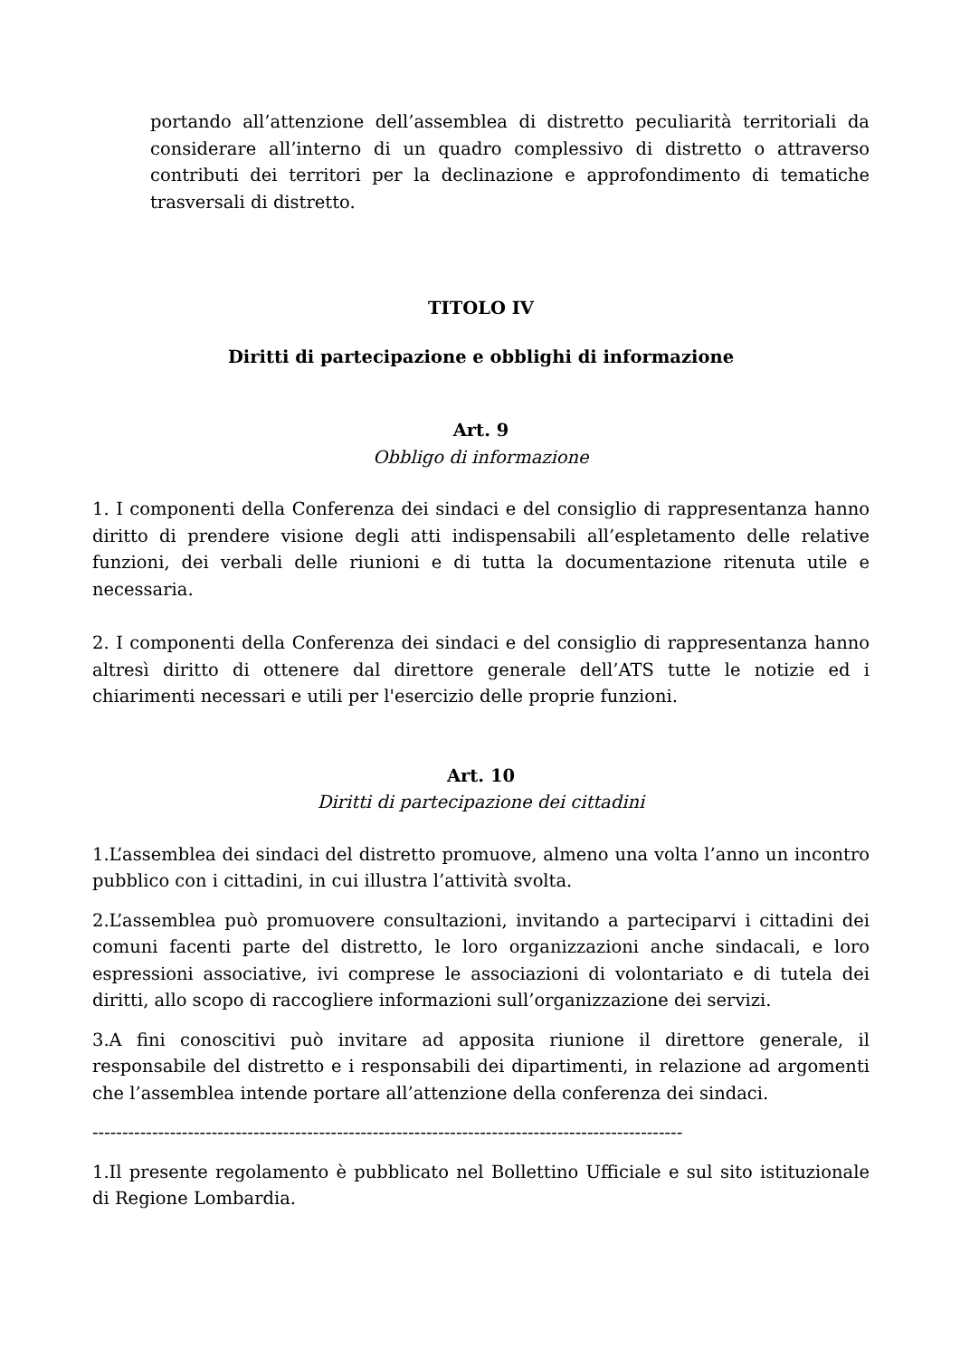portando all’attenzione dell’assemblea di distretto peculiarità territoriali da considerare all’interno di un quadro complessivo di distretto o attraverso contributi dei territori per la declinazione e approfondimento di tematiche trasversali di distretto.
TITOLO IV
Diritti di partecipazione e obblighi di informazione
Art. 9
Obbligo di informazione
1. I componenti della Conferenza dei sindaci e del consiglio di rappresentanza hanno diritto di prendere visione degli atti indispensabili all’espletamento delle relative funzioni, dei verbali delle riunioni e di tutta la documentazione ritenuta utile e necessaria.
2. I componenti della Conferenza dei sindaci e del consiglio di rappresentanza hanno altresì diritto di ottenere dal direttore generale dell’ATS tutte le notizie ed i chiarimenti necessari e utili per l'esercizio delle proprie funzioni.
Art. 10
Diritti di partecipazione dei cittadini
1.L’assemblea dei sindaci del distretto promuove, almeno una volta l’anno un incontro pubblico con i cittadini, in cui illustra l’attività svolta.
2.L’assemblea può promuovere consultazioni, invitando a parteciparvi i cittadini dei comuni facenti parte del distretto, le loro organizzazioni anche sindacali, e loro espressioni associative, ivi comprese le associazioni di volontariato e di tutela dei diritti, allo scopo di raccogliere informazioni sull’organizzazione dei servizi.
3.A fini conoscitivi può invitare ad apposita riunione il direttore generale, il responsabile del distretto e i responsabili dei dipartimenti, in relazione ad argomenti che l’assemblea intende portare all’attenzione della conferenza dei sindaci.
---------------------------------------------------------------------------------------------------
1.Il presente regolamento è pubblicato nel Bollettino Ufficiale e sul sito istituzionale di Regione Lombardia.